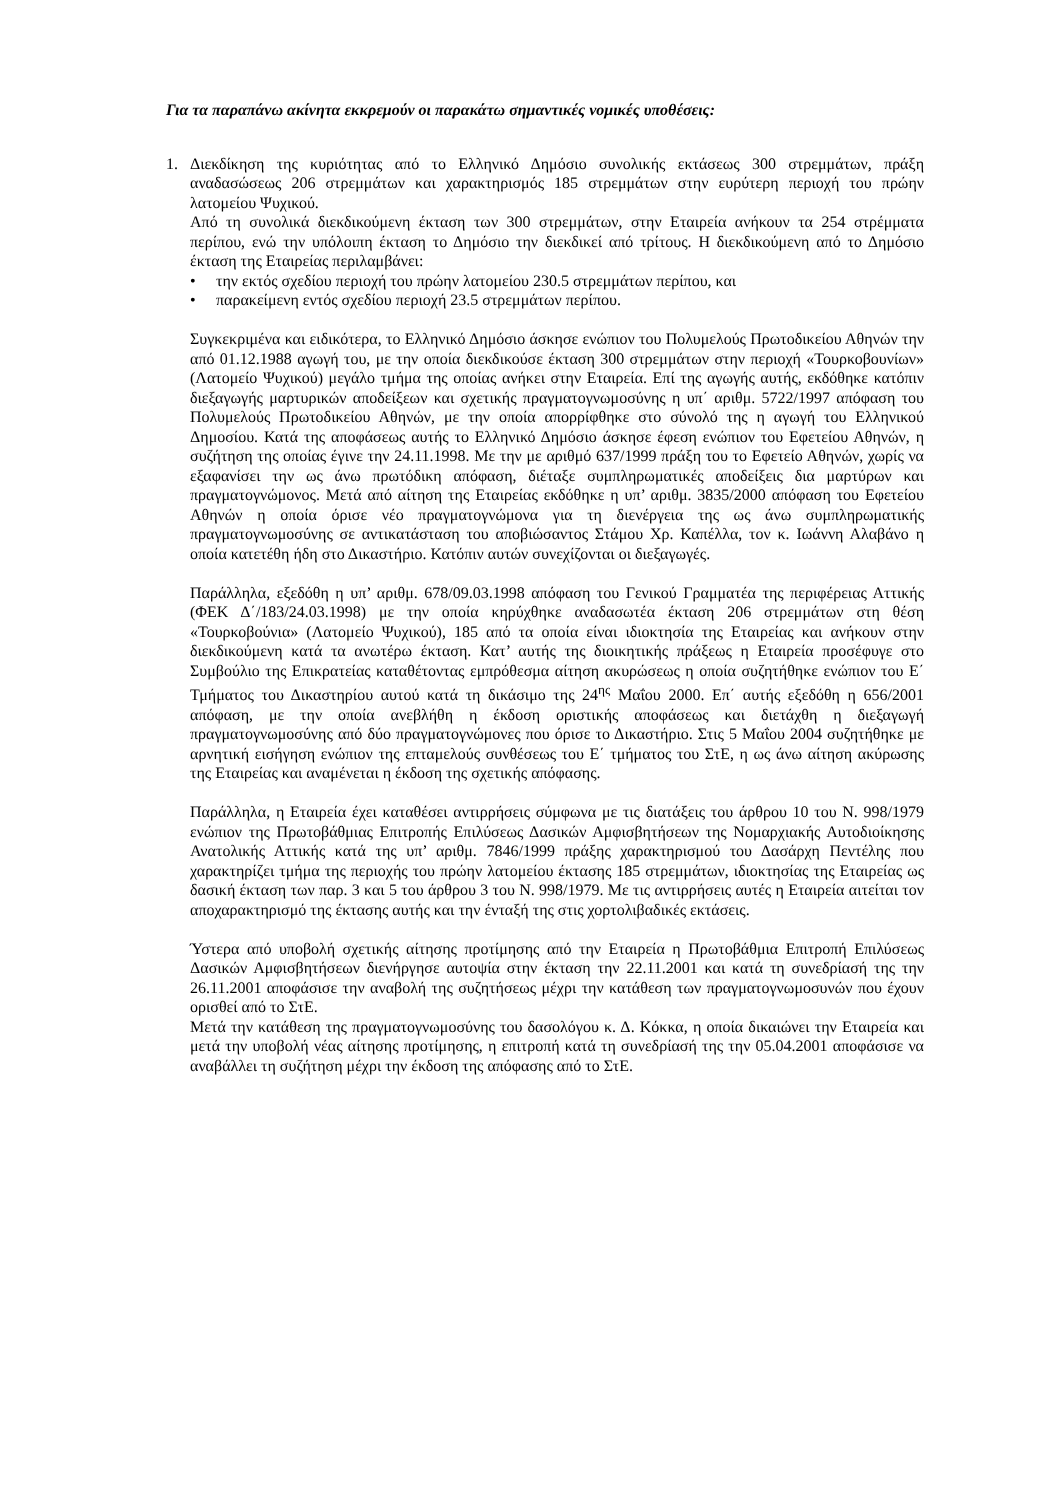Για τα παραπάνω ακίνητα εκκρεμούν οι παρακάτω σημαντικές νομικές υποθέσεις:
1. Διεκδίκηση της κυριότητας από το Ελληνικό Δημόσιο συνολικής εκτάσεως 300 στρεμμάτων, πράξη αναδασώσεως 206 στρεμμάτων και χαρακτηρισμός 185 στρεμμάτων στην ευρύτερη περιοχή του πρώην λατομείου Ψυχικού.
Από τη συνολικά διεκδικούμενη έκταση των 300 στρεμμάτων, στην Εταιρεία ανήκουν τα 254 στρέμματα περίπου, ενώ την υπόλοιπη έκταση το Δημόσιο την διεκδικεί από τρίτους. Η διεκδικούμενη από το Δημόσιο έκταση της Εταιρείας περιλαμβάνει:
• την εκτός σχεδίου περιοχή του πρώην λατομείου 230.5 στρεμμάτων περίπου, και
• παρακείμενη εντός σχεδίου περιοχή 23.5 στρεμμάτων περίπου.
Συγκεκριμένα και ειδικότερα, το Ελληνικό Δημόσιο άσκησε ενώπιον του Πολυμελούς Πρωτοδικείου Αθηνών την από 01.12.1988 αγωγή του, με την οποία διεκδικούσε έκταση 300 στρεμμάτων στην περιοχή «Τουρκοβουνίων» (Λατομείο Ψυχικού) μεγάλο τμήμα της οποίας ανήκει στην Εταιρεία. Επί της αγωγής αυτής, εκδόθηκε κατόπιν διεξαγωγής μαρτυρικών αποδείξεων και σχετικής πραγματογνωμοσύνης η υπ΄ αριθμ. 5722/1997 απόφαση του Πολυμελούς Πρωτοδικείου Αθηνών, με την οποία απορρίφθηκε στο σύνολό της η αγωγή του Ελληνικού Δημοσίου. Κατά της αποφάσεως αυτής το Ελληνικό Δημόσιο άσκησε έφεση ενώπιον του Εφετείου Αθηνών, η συζήτηση της οποίας έγινε την 24.11.1998. Με την με αριθμό 637/1999 πράξη του το Εφετείο Αθηνών, χωρίς να εξαφανίσει την ως άνω πρωτόδικη απόφαση, διέταξε συμπληρωματικές αποδείξεις δια μαρτύρων και πραγματογνώμονος. Μετά από αίτηση της Εταιρείας εκδόθηκε η υπ’ αριθμ. 3835/2000 απόφαση του Εφετείου Αθηνών η οποία όρισε νέο πραγματογνώμονα για τη διενέργεια της ως άνω συμπληρωματικής πραγματογνωμοσύνης σε αντικατάσταση του αποβιώσαντος Στάμου Χρ. Καπέλλα, τον κ. Ιωάννη Αλαβάνο η οποία κατετέθη ήδη στο Δικαστήριο. Κατόπιν αυτών συνεχίζονται οι διεξαγωγές.
Παράλληλα, εξεδόθη η υπ’ αριθμ. 678/09.03.1998 απόφαση του Γενικού Γραμματέα της περιφέρειας Αττικής (ΦΕΚ Δ΄/183/24.03.1998) με την οποία κηρύχθηκε αναδασωτέα έκταση 206 στρεμμάτων στη θέση «Τουρκοβούνια» (Λατομείο Ψυχικού), 185 από τα οποία είναι ιδιοκτησία της Εταιρείας και ανήκουν στην διεκδικούμενη κατά τα ανωτέρω έκταση. Κατ’ αυτής της διοικητικής πράξεως η Εταιρεία προσέφυγε στο Συμβούλιο της Επικρατείας καταθέτοντας εμπρόθεσμα αίτηση ακυρώσεως η οποία συζητήθηκε ενώπιον του Ε΄ Τμήματος του Δικαστηρίου αυτού κατά τη δικάσιμο της 24<sup>ης</sup> Μαΐου 2000. Επ΄ αυτής εξεδόθη η 656/2001 απόφαση, με την οποία ανεβλήθη η έκδοση οριστικής αποφάσεως και διετάχθη η διεξαγωγή πραγματογνωμοσύνης από δύο πραγματογνώμονες που όρισε το Δικαστήριο. Στις 5 Μαΐου 2004 συζητήθηκε με αρνητική εισήγηση ενώπιον της επταμελούς συνθέσεως του Ε΄ τμήματος του ΣτΕ, η ως άνω αίτηση ακύρωσης της Εταιρείας και αναμένεται η έκδοση της σχετικής απόφασης.
Παράλληλα, η Εταιρεία έχει καταθέσει αντιρρήσεις σύμφωνα με τις διατάξεις του άρθρου 10 του Ν. 998/1979 ενώπιον της Πρωτοβάθμιας Επιτροπής Επιλύσεως Δασικών Αμφισβητήσεων της Νομαρχιακής Αυτοδιοίκησης Ανατολικής Αττικής κατά της υπ’ αριθμ. 7846/1999 πράξης χαρακτηρισμού του Δασάρχη Πεντέλης που χαρακτηρίζει τμήμα της περιοχής του πρώην λατομείου έκτασης 185 στρεμμάτων, ιδιοκτησίας της Εταιρείας ως δασική έκταση των παρ. 3 και 5 του άρθρου 3 του Ν. 998/1979. Με τις αντιρρήσεις αυτές η Εταιρεία αιτείται τον αποχαρακτηρισμό της έκτασης αυτής και την ένταξή της στις χορτολιβαδικές εκτάσεις.
Ύστερα από υποβολή σχετικής αίτησης προτίμησης από την Εταιρεία η Πρωτοβάθμια Επιτροπή Επιλύσεως Δασικών Αμφισβητήσεων διενήργησε αυτοψία στην έκταση την 22.11.2001 και κατά τη συνεδρίασή της την 26.11.2001 αποφάσισε την αναβολή της συζητήσεως μέχρι την κατάθεση των πραγματογνωμοσυνών που έχουν ορισθεί από το ΣτΕ.
Μετά την κατάθεση της πραγματογνωμοσύνης του δασολόγου κ. Δ. Κόκκα, η οποία δικαιώνει την Εταιρεία και μετά την υποβολή νέας αίτησης προτίμησης, η επιτροπή κατά τη συνεδρίασή της την 05.04.2001 αποφάσισε να αναβάλλει τη συζήτηση μέχρι την έκδοση της απόφασης από το ΣτΕ.